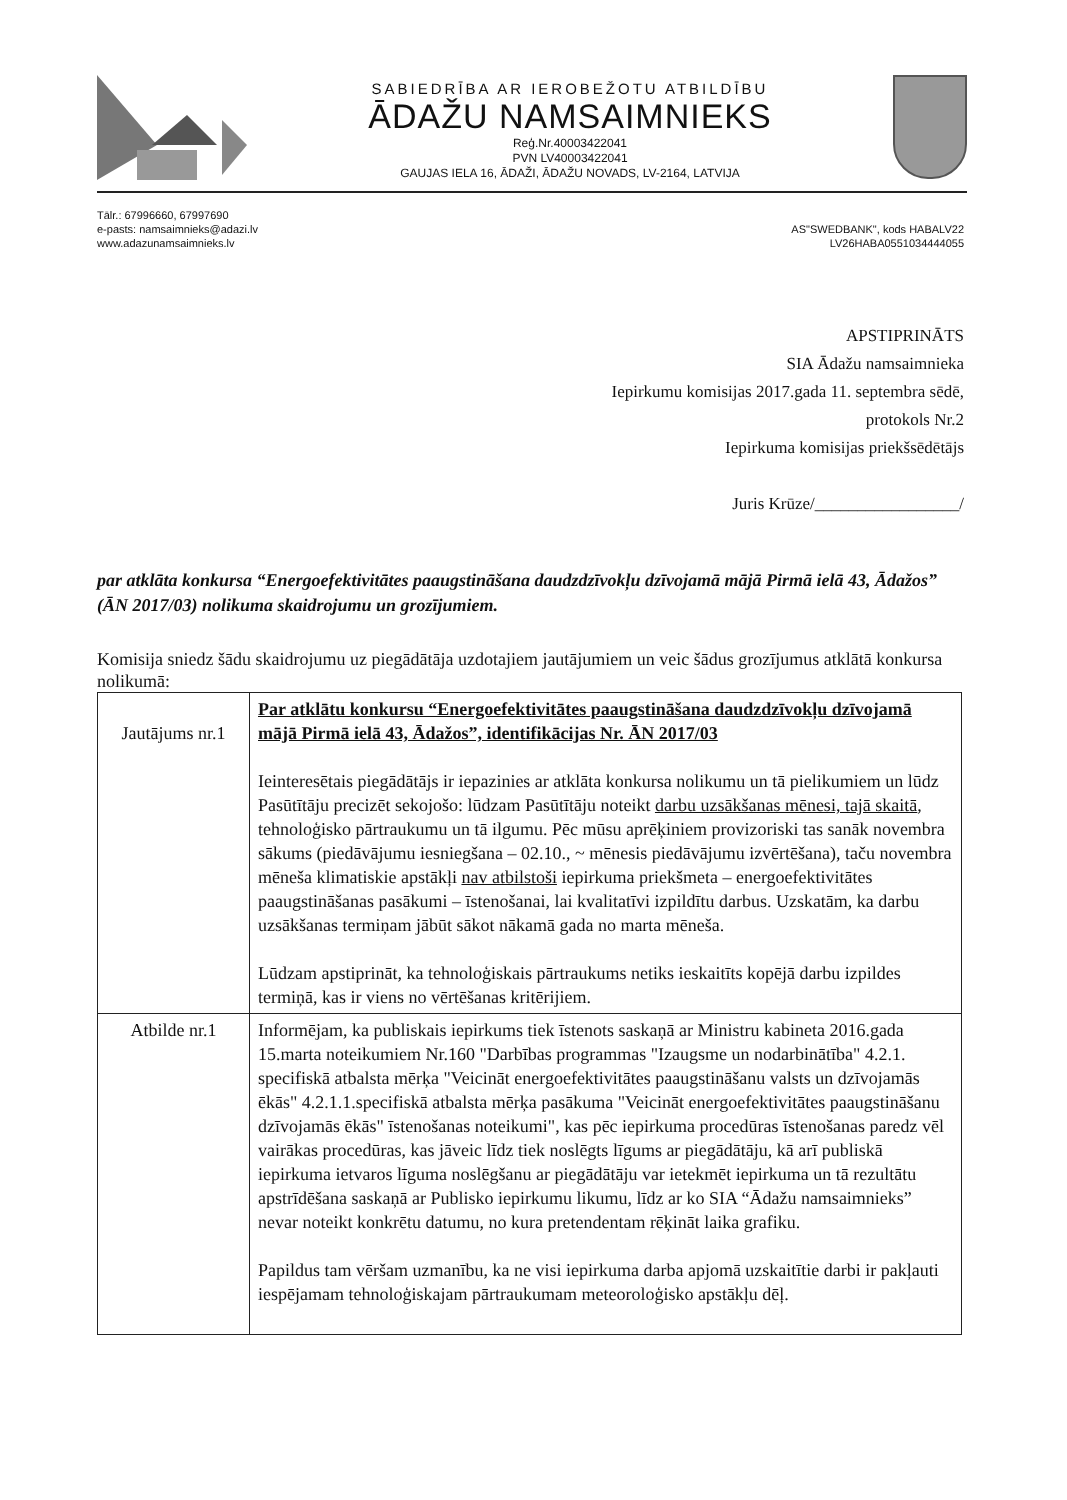SABIEDRĪBA AR IEROBEŽOTU ATBILDĪBU
ĀDAŽU NAMSAIMNIEKS
Reģ.Nr.40003422041
PVN LV40003422041
GAUJAS IELA 16, ĀDAŽI, ĀDAŽU NOVADS, LV-2164, LATVIJA
Tālr.: 67996660, 67997690
e-pasts: namsaimnieks@adazi.lv
www.adazunamsaimnieks.lv
AS"SWEDBANK", kods HABALV22
LV26HABA0551034444055
APSTIPRINĀTS
SIA Ādažu namsaimnieka
Iepirkumu komisijas 2017.gada 11. septembra sēdē,
protokols Nr.2
Iepirkuma komisijas priekšsēdētājs
Juris Krūze/_________________/
par atklāta konkursa “Energoefektivitātes paaugstināšana daudzdzīvokļu dzīvojamā mājā Pirmā ielā 43, Ādažos” (ĀN 2017/03) nolikuma skaidrojumu un grozījumiem.
Komisija sniedz šādu skaidrojumu uz piegādātāja uzdotajiem jautājumiem un veic šādus grozījumus atklātā konkursa nolikumā:
| Jautājums nr.1 | Par atklātu konkursu “Energoefektivitātes paaugstināšana daudzdzīvokļu dzīvojamā mājā Pirmā ielā 43, Ādažos”, identifikācijas Nr. ĀN 2017/03 Ieinteresētais piegādātājs ir iepazinies ar atklāta konkursa nolikumu un tā pielikumiem un lūdz Pasūtītāju precizēt sekojošo: lūdzam Pasūtītāju noteikt darbu uzsākšanas mēnesi, tajā skaitā , tehnoloģisko pārtraukumu un tā ilgumu. Pēc mūsu aprēķiniem provizoriski tas sanāk novembra sākums (piedāvājumu iesniegšana – 02.10., ~ mēnesis piedāvājumu izvērtēšana), taču novembra mēneša klimatiskie apstākļi nav atbilstoši iepirkuma priekšmeta – energoefektivitātes paaugstināšanas pasākumi – īstenošanai, lai kvalitatīvi izpildītu darbus. Uzskatām, ka darbu uzsākšanas termiņam jābūt sākot nākamā gada no marta mēneša. Lūdzam apstiprināt, ka tehnoloģiskais pārtraukums netiks ieskaitīts kopējā darbu izpildes termiņā, kas ir viens no vērtēšanas kritērijiem. |
| Atbilde nr.1 | Informējam, ka publiskais iepirkums tiek īstenots saskaņā ar Ministru kabineta 2016.gada 15.marta noteikumiem Nr.160 "Darbības programmas "Izaugsme un nodarbinātība" 4.2.1. specifiskā atbalsta mērķa "Veicināt energoefektivitātes paaugstināšanu valsts un dzīvojamās ēkās" 4.2.1.1.specifiskā atbalsta mērķa pasākuma "Veicināt energoefektivitātes paaugstināšanu dzīvojamās ēkās" īstenošanas noteikumi", kas pēc iepirkuma procedūras īstenošanas paredz vēl vairākas procedūras, kas jāveic līdz tiek noslēgts līgums ar piegādātāju, kā arī publiskā iepirkuma ietvaros līguma noslēgšanu ar piegādātāju var ietekmēt iepirkuma un tā rezultātu apstrīdēšana saskaņā ar Publisko iepirkumu likumu, līdz ar ko SIA “Ādažu namsaimnieks” nevar noteikt konkrētu datumu, no kura pretendentam rēķināt laika grafiku. Papildus tam vēršam uzmanību, ka ne visi iepirkuma darba apjomā uzskaitītie darbi ir pakļauti iespējamam tehnoloģiskajam pārtraukumam meteoroloģisko apstākļu dēļ. |